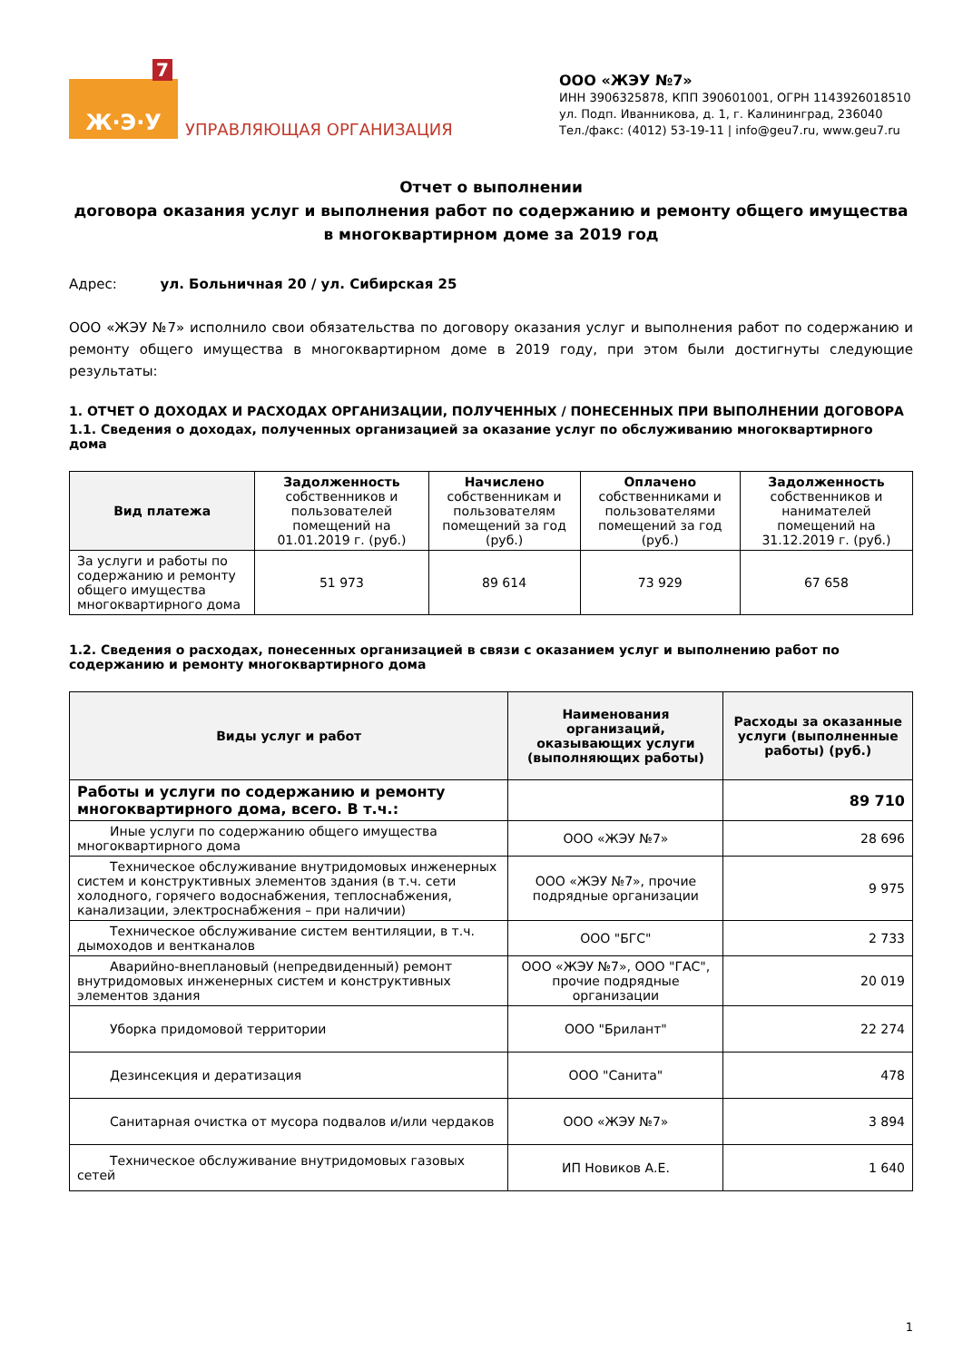7
Ж·Э·У
УПРАВЛЯЮЩАЯ ОРГАНИЗАЦИЯ
ООО «ЖЭУ №7»
ИНН 3906325878, КПП 390601001, ОГРН 1143926018510
ул. Подп. Иванникова, д. 1, г. Калининград, 236040
Тел./факс: (4012) 53-19-11 | info@geu7.ru, www.geu7.ru
Отчет о выполнении
договора оказания услуг и выполнения работ по содержанию и ремонту общего имущества
в многоквартирном доме за 2019 год
Адрес: ул. Больничная 20 / ул. Сибирская 25
ООО «ЖЭУ №7» исполнило свои обязательства по договору оказания услуг и выполнения работ по содержанию и ремонту общего имущества в многоквартирном доме в 2019 году, при этом были достигнуты следующие результаты:
1. ОТЧЕТ О ДОХОДАХ И РАСХОДАХ ОРГАНИЗАЦИИ, ПОЛУЧЕННЫХ / ПОНЕСЕННЫХ ПРИ ВЫПОЛНЕНИИ ДОГОВОРА
1.1. Сведения о доходах, полученных организацией за оказание услуг по обслуживанию многоквартирного дома
| Вид платежа | Задолженность собственников и пользователей помещений на 01.01.2019 г. (руб.) | Начислено собственникам и пользователям помещений за год (руб.) | Оплачено собственниками и пользователями помещений за год (руб.) | Задолженность собственников и нанимателей помещений на 31.12.2019 г. (руб.) |
| За услуги и работы по содержанию и ремонту общего имущества многоквартирного дома | 51 973 | 89 614 | 73 929 | 67 658 |
1.2. Сведения о расходах, понесенных организацией в связи с оказанием услуг и выполнению работ по содержанию и ремонту многоквартирного дома
| Виды услуг и работ | Наименования организаций, оказывающих услуги (выполняющих работы) | Расходы за оказанные услуги (выполненные работы) (руб.) |
| --- | --- | --- |
| Работы и услуги по содержанию и ремонту многоквартирного дома, всего. В т.ч.: | | 89 710 |
| Иные услуги по содержанию общего имущества многоквартирного дома | ООО «ЖЭУ №7» | 28 696 |
| Техническое обслуживание внутридомовых инженерных систем и конструктивных элементов здания (в т.ч. сети холодного, горячего водоснабжения, теплоснабжения, канализации, электроснабжения – при наличии) | ООО «ЖЭУ №7», прочие подрядные организации | 9 975 |
| Техническое обслуживание систем вентиляции, в т.ч. дымоходов и вентканалов | ООО "БГС" | 2 733 |
| Аварийно-внеплановый (непредвиденный) ремонт внутридомовых инженерных систем и конструктивных элементов здания | ООО «ЖЭУ №7», ООО "ГАС", прочие подрядные организации | 20 019 |
| Уборка придомовой территории | ООО "Брилант" | 22 274 |
| Дезинсекция и дератизация | ООО "Санита" | 478 |
| Санитарная очистка от мусора подвалов и/или чердаков | ООО «ЖЭУ №7» | 3 894 |
| Техническое обслуживание внутридомовых газовых сетей | ИП Новиков А.Е. | 1 640 |
1